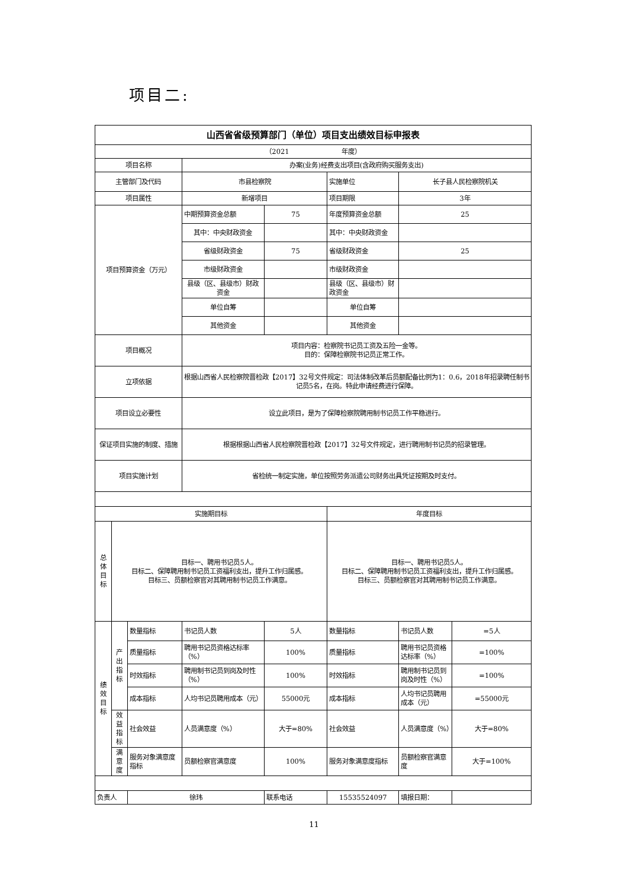项目二:
| 山西省省级预算部门（单位）项目支出绩效目标申报表 | | | | | | | |
| （2021 年度） | | | | | | | |
| 项目名称 | | | 办案(业务)经费支出项目(含政府购买服务支出) | | | | |
| 主管部门及代码 | | | 市县检察院 | | 实施单位 | 长子县人民检察院机关 | |
| 项目属性 | | | 新增项目 | | 项目期限 | 3年 | |
| 项目预算资金（万元） | | | 中期预算资金总额 | 75 | 年度预算资金总额 | 25 | |
| | | | 其中：中央财政资金 | | 其中：中央财政资金 | | |
| | | | 省级财政资金 | 75 | 省级财政资金 | 25 | |
| | | | 市级财政资金 | | 市级财政资金 | | |
| | | | 县级（区、县级市）财政资金 | | 县级（区、县级市）财政资金 | | |
| | | | 单位自筹 | | 单位自筹 | | |
| | | | 其他资金 | | 其他资金 | | |
| 项目概况 | | | 项目内容：检察院书记员工资及五险一金等。 目的：保障检察院书记员正常工作。 | | | | |
| 立项依据 | | | 根据山西省人民检察院晋检政【2017】32号文件规定：司法体制改革后员额配备比例为1：0.6，2018年招录聘任制书记员5名，在岗。特此申请经费进行保障。 | | | | |
| 项目设立必要性 | | | 设立此项目，是为了保障检察院聘用制书记员工作平稳进行。 | | | | |
| 保证项目实施的制度、措施 | | | 根据根据山西省人民检察院晋检政【2017】32号文件规定，进行聘用制书记员的招录管理。 | | | | |
| 项目实施计划 | | | 省检统一制定实施，单位按照劳务派遣公司财务出具凭证按期及时支付。 | | | | |
| 实施期目标 | | | | | 年度目标 | | |
| 总体目标 | 目标一、聘用书记员5人。 目标二、保障聘用制书记员工资福利支出，提升工作归属感。 目标三、员额检察官对其聘用制书记员工作满意。 | | | | 目标一、聘用书记员5人。 目标二、保障聘用制书记员工资福利支出，提升工作归属感。 目标三、员额检察官对其聘用制书记员工作满意。 | | |
| 绩效目标 | 产出指标 | 数量指标 | 书记员人数 | 5人 | 数量指标 | 书记员人数 | =5人 |
| | | 质量指标 | 聘用书记员资格达标率（%） | 100% | 质量指标 | 聘用书记员资格达标率（%） | =100% |
| | | 时效指标 | 聘用制书记员到岗及时性（%） | 100% | 时效指标 | 聘用制书记员到岗及时性（%） | =100% |
| | | 成本指标 | 人均书记员聘用成本（元） | 55000元 | 成本指标 | 人均书记员聘用成本（元） | =55000元 |
| | 效益指标 | 社会效益 | 人员满意度（%） | 大于=80% | 社会效益 | 人员满意度（%） | 大于=80% |
| | 满意度 | 服务对象满意度指标 | 员额检察官满意度 | 100% | 服务对象满意度指标 | 员额检察官满意度 | 大于=100% |
| 负责人 | | 徐玮 | | 联系电话 | 15535524097 | 填报日期： | |
11